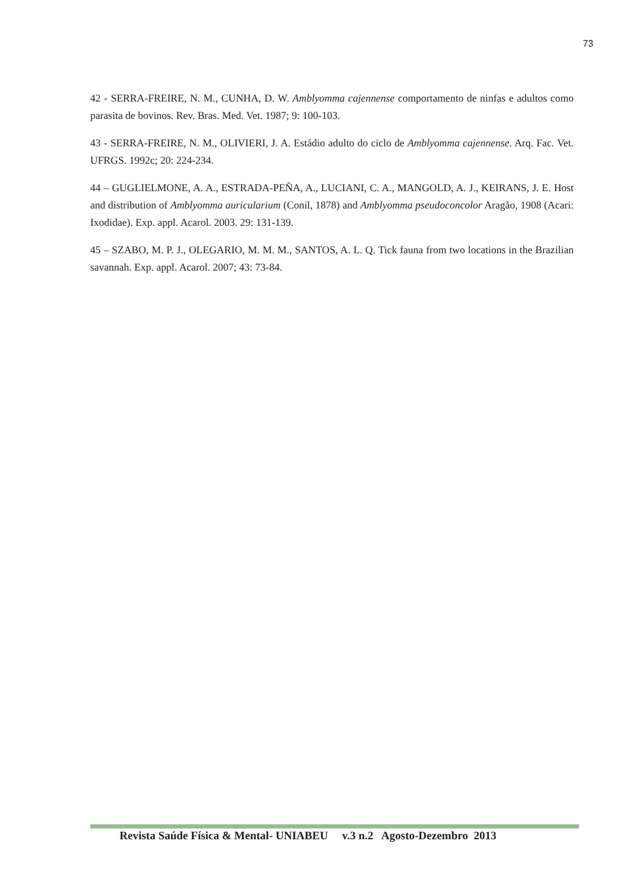73
42 - SERRA-FREIRE, N. M., CUNHA, D. W. Amblyomma cajennense comportamento de ninfas e adultos como parasita de bovinos. Rev. Bras. Med. Vet. 1987; 9: 100-103.
43 - SERRA-FREIRE, N. M., OLIVIERI, J. A. Estádio adulto do ciclo de Amblyomma cajennense. Arq. Fac. Vet. UFRGS. 1992c; 20: 224-234.
44 – GUGLIELMONE, A. A., ESTRADA-PEÑA, A., LUCIANI, C. A., MANGOLD, A. J., KEIRANS, J. E. Host and distribution of Amblyomma auricularium (Conil, 1878) and Amblyomma pseudoconcolor Aragão, 1908 (Acari: Ixodidae). Exp. appl. Acarol. 2003. 29: 131-139.
45 – SZABO, M. P. J., OLEGARIO, M. M. M., SANTOS, A. L. Q. Tick fauna from two locations in the Brazilian savannah. Exp. appl. Acarol. 2007; 43: 73-84.
Revista Saúde Física & Mental- UNIABEU v.3 n.2 Agosto-Dezembro 2013